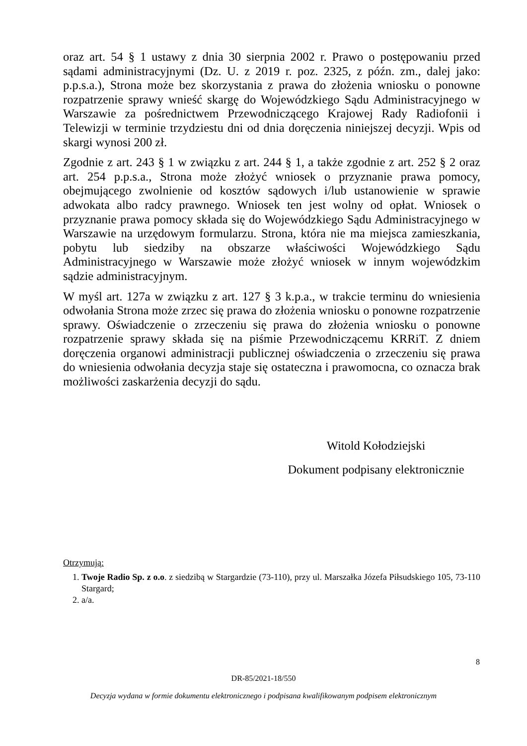oraz art. 54 § 1 ustawy z dnia 30 sierpnia 2002 r. Prawo o postępowaniu przed sądami administracyjnymi (Dz. U. z 2019 r. poz. 2325, z późn. zm., dalej jako: p.p.s.a.), Strona może bez skorzystania z prawa do złożenia wniosku o ponowne rozpatrzenie sprawy wnieść skargę do Wojewódzkiego Sądu Administracyjnego w Warszawie za pośrednictwem Przewodniczącego Krajowej Rady Radiofonii i Telewizji w terminie trzydziestu dni od dnia doręczenia niniejszej decyzji. Wpis od skargi wynosi 200 zł.
Zgodnie z art. 243 § 1 w związku z art. 244 § 1, a także zgodnie z art. 252 § 2 oraz art. 254 p.p.s.a., Strona może złożyć wniosek o przyznanie prawa pomocy, obejmującego zwolnienie od kosztów sądowych i/lub ustanowienie w sprawie adwokata albo radcy prawnego. Wniosek ten jest wolny od opłat. Wniosek o przyznanie prawa pomocy składa się do Wojewódzkiego Sądu Administracyjnego w Warszawie na urzędowym formularzu. Strona, która nie ma miejsca zamieszkania, pobytu lub siedziby na obszarze właściwości Wojewódzkiego Sądu Administracyjnego w Warszawie może złożyć wniosek w innym wojewódzkim sądzie administracyjnym.
W myśl art. 127a w związku z art. 127 § 3 k.p.a., w trakcie terminu do wniesienia odwołania Strona może zrzec się prawa do złożenia wniosku o ponowne rozpatrzenie sprawy. Oświadczenie o zrzeczeniu się prawa do złożenia wniosku o ponowne rozpatrzenie sprawy składa się na piśmie Przewodniczącemu KRRiT. Z dniem doręczenia organowi administracji publicznej oświadczenia o zrzeczeniu się prawa do wniesienia odwołania decyzja staje się ostateczna i prawomocna, co oznacza brak możliwości zaskarżenia decyzji do sądu.
Witold Kołodziejski
Dokument podpisany elektronicznie
Otrzymują:
1. Twoje Radio Sp. z o.o. z siedzibą w Stargardzie (73-110), przy ul. Marszałka Józefa Piłsudskiego 105, 73-110 Stargard;
2. a/a.
8
DR-85/2021-18/550
Decyzja wydana w formie dokumentu elektronicznego i podpisana kwalifikowanym podpisem elektronicznym